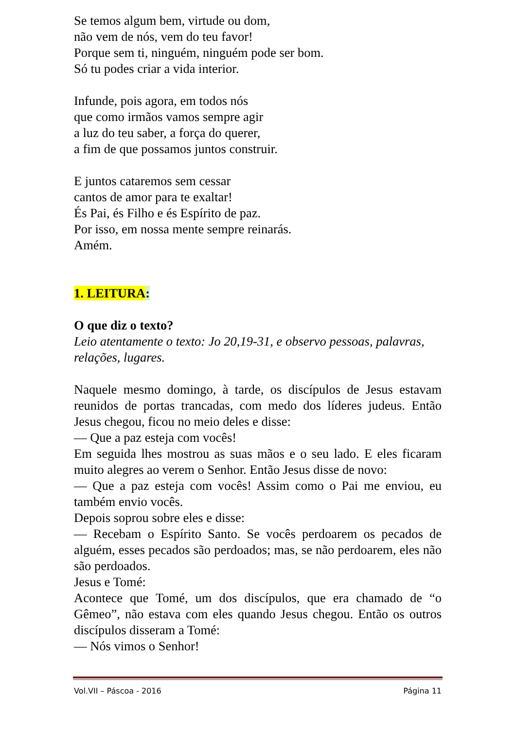Se temos algum bem, virtude ou dom,
não vem de nós, vem do teu favor!
Porque sem ti, ninguém, ninguém pode ser bom.
Só tu podes criar a vida interior.
Infunde, pois agora, em todos nós
que como irmãos vamos sempre agir
a luz do teu saber, a força do querer,
a fim de que possamos juntos construir.
E juntos cataremos sem cessar
cantos de amor para te exaltar!
És Pai, és Filho e és Espírito de paz.
Por isso, em nossa mente sempre reinarás.
Amém.
1. LEITURA:
O que diz o texto?
Leio atentamente o texto: Jo 20,19-31, e observo pessoas, palavras, relações, lugares.
Naquele mesmo domingo, à tarde, os discípulos de Jesus estavam reunidos de portas trancadas, com medo dos líderes judeus. Então Jesus chegou, ficou no meio deles e disse:
— Que a paz esteja com vocês!
Em seguida lhes mostrou as suas mãos e o seu lado. E eles ficaram muito alegres ao verem o Senhor. Então Jesus disse de novo:
— Que a paz esteja com vocês! Assim como o Pai me enviou, eu também envio vocês.
Depois soprou sobre eles e disse:
— Recebam o Espírito Santo. Se vocês perdoarem os pecados de alguém, esses pecados são perdoados; mas, se não perdoarem, eles não são perdoados.
Jesus e Tomé:
Acontece que Tomé, um dos discípulos, que era chamado de “o Gêmeo”, não estava com eles quando Jesus chegou. Então os outros discípulos disseram a Tomé:
— Nós vimos o Senhor!
Vol.VII – Páscoa - 2016 Página 11